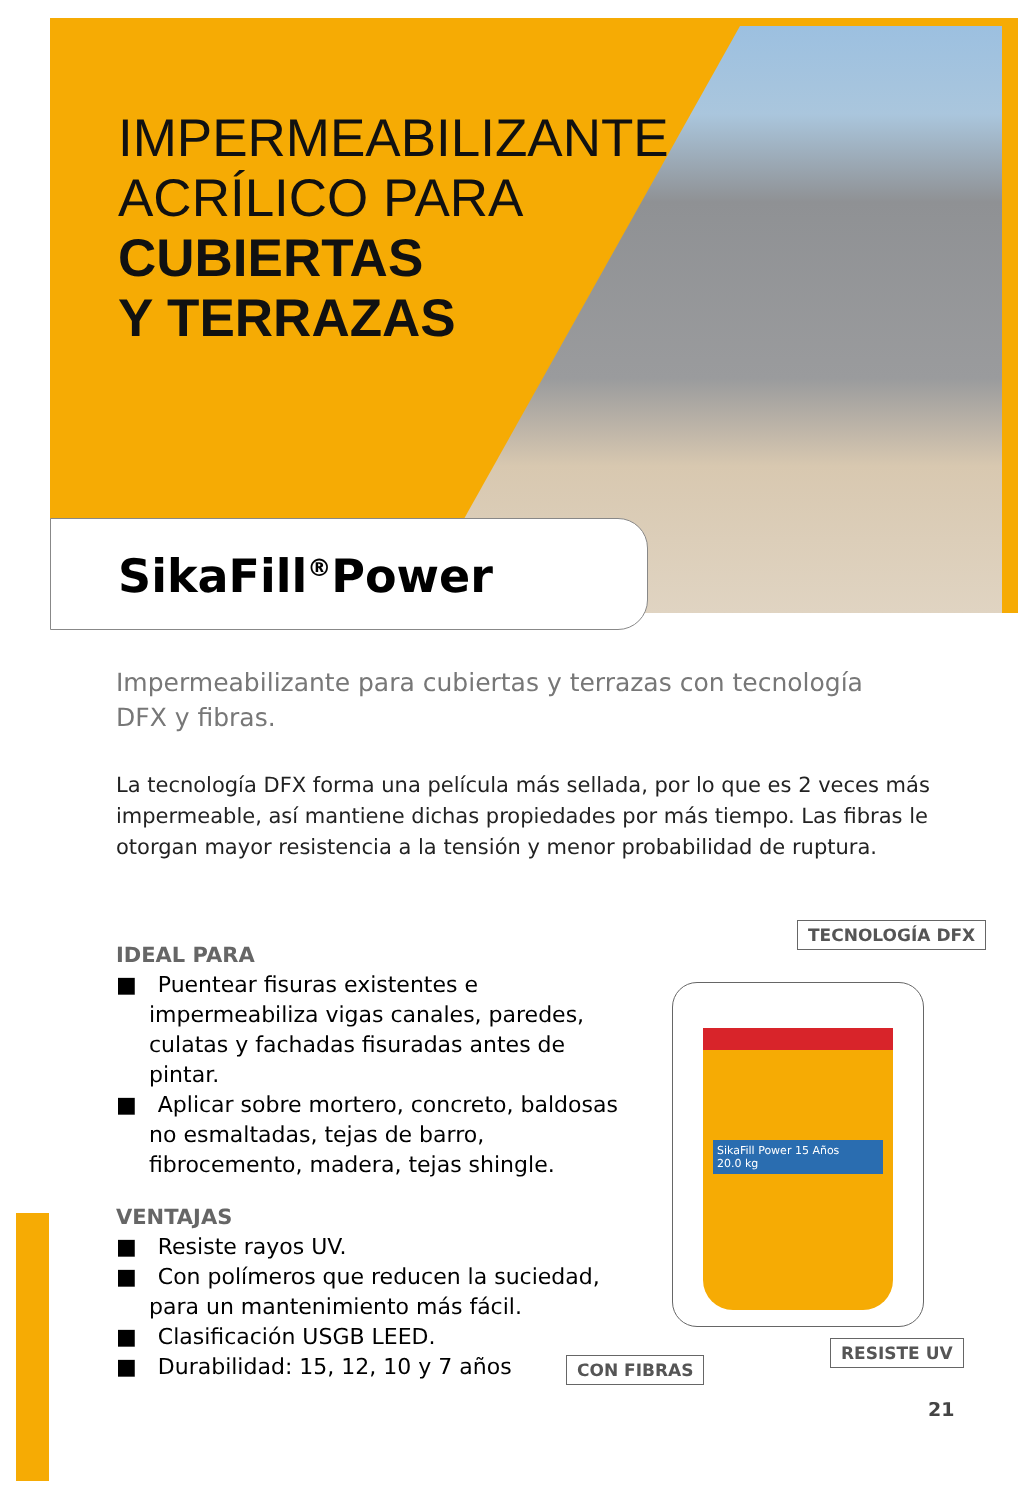IMPERMEABILIZANTE
ACRÍLICO PARA
CUBIERTAS
Y TERRAZAS
SikaFill<sup>®</sup>Power
Impermeabilizante para cubiertas y terrazas con tecnología DFX y fibras.
La tecnología DFX forma una película más sellada, por lo que es 2 veces más impermeable, así mantiene dichas propiedades por más tiempo. Las fibras le otorgan mayor resistencia a la tensión y menor probabilidad de ruptura.
IDEAL PARA
■ Puentear fisuras existentes e impermeabiliza vigas canales, paredes, culatas y fachadas fisuradas antes de pintar.
■ Aplicar sobre mortero, concreto, baldosas no esmaltadas, tejas de barro, fibrocemento, madera, tejas shingle.
VENTAJAS
■ Resiste rayos UV.
■ Con polímeros que reducen la suciedad, para un mantenimiento más fácil.
■ Clasificación USGB LEED.
■ Durabilidad: 15, 12, 10 y 7 años
SikaFill Power 15 Años
20.0 kg
TECNOLOGÍA DFX
RESISTE UV
CON FIBRAS
21